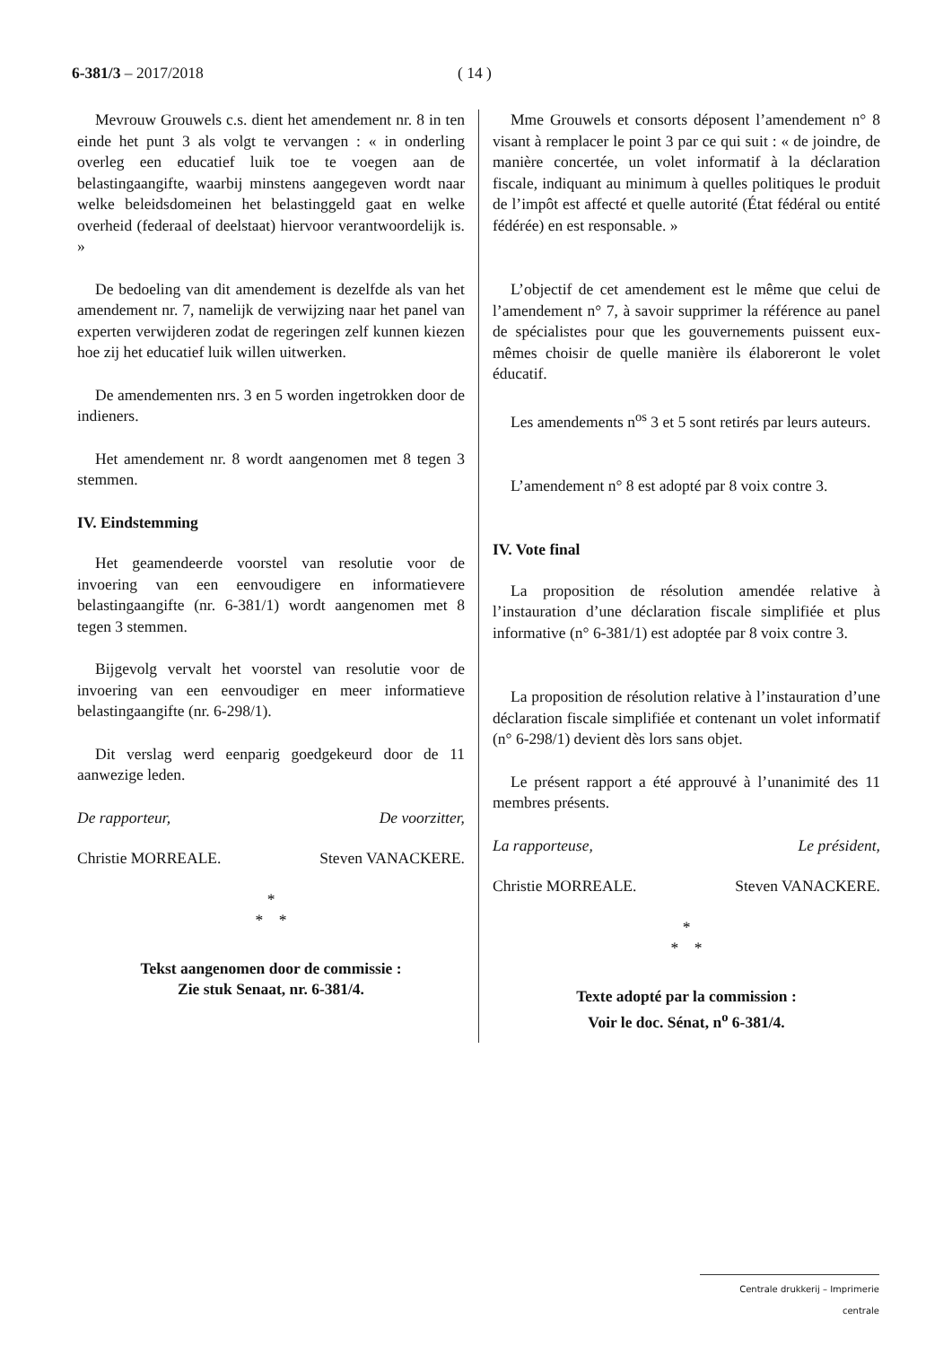6-381/3 – 2017/2018 ( 14 )
Mevrouw Grouwels c.s. dient het amendement nr. 8 in ten einde het punt 3 als volgt te vervangen : « in onderling overleg een educatief luik toe te voegen aan de belastingaangifte, waarbij minstens aangegeven wordt naar welke beleidsdomeinen het belastinggeld gaat en welke overheid (federaal of deelstaat) hiervoor verantwoordelijk is. »
De bedoeling van dit amendement is dezelfde als van het amendement nr. 7, namelijk de verwijzing naar het panel van experten verwijderen zodat de regeringen zelf kunnen kiezen hoe zij het educatief luik willen uitwerken.
De amendementen nrs. 3 en 5 worden ingetrokken door de indieners.
Het amendement nr. 8 wordt aangenomen met 8 tegen 3 stemmen.
IV. Eindstemming
Het geamendeerde voorstel van resolutie voor de invoering van een eenvoudigere en informatievere belastingaangifte (nr. 6-381/1) wordt aangenomen met 8 tegen 3 stemmen.
Bijgevolg vervalt het voorstel van resolutie voor de invoering van een eenvoudiger en meer informatieve belastingaangifte (nr. 6-298/1).
Dit verslag werd eenparig goedgekeurd door de 11 aanwezige leden.
De rapporteur, De voorzitter,
Christie MORREALE. Steven VANACKERE.
*
* *
Tekst aangenomen door de commissie :
Zie stuk Senaat, nr. 6-381/4.
Mme Grouwels et consorts déposent l’amendement n° 8 visant à remplacer le point 3 par ce qui suit : « de joindre, de manière concertée, un volet informatif à la déclaration fiscale, indiquant au minimum à quelles politiques le produit de l’impôt est affecté et quelle autorité (État fédéral ou entité fédérée) en est responsable. »
L’objectif de cet amendement est le même que celui de l’amendement n° 7, à savoir supprimer la référence au panel de spécialistes pour que les gouvernements puissent eux-mêmes choisir de quelle manière ils élaboreront le volet éducatif.
Les amendements n<sup>os</sup> 3 et 5 sont retirés par leurs auteurs.
L’amendement n° 8 est adopté par 8 voix contre 3.
IV. Vote final
La proposition de résolution amendée relative à l’instauration d’une déclaration fiscale simplifiée et plus informative (n° 6-381/1) est adoptée par 8 voix contre 3.
La proposition de résolution relative à l’instauration d’une déclaration fiscale simplifiée et contenant un volet informatif (n° 6-298/1) devient dès lors sans objet.
Le présent rapport a été approuvé à l’unanimité des 11 membres présents.
La rapporteuse, Le président,
Christie MORREALE. Steven VANACKERE.
*
* *
Texte adopté par la commission :
Voir le doc. Sénat, n<sup>o</sup> 6-381/4.
Centrale drukkerij – Imprimerie centrale